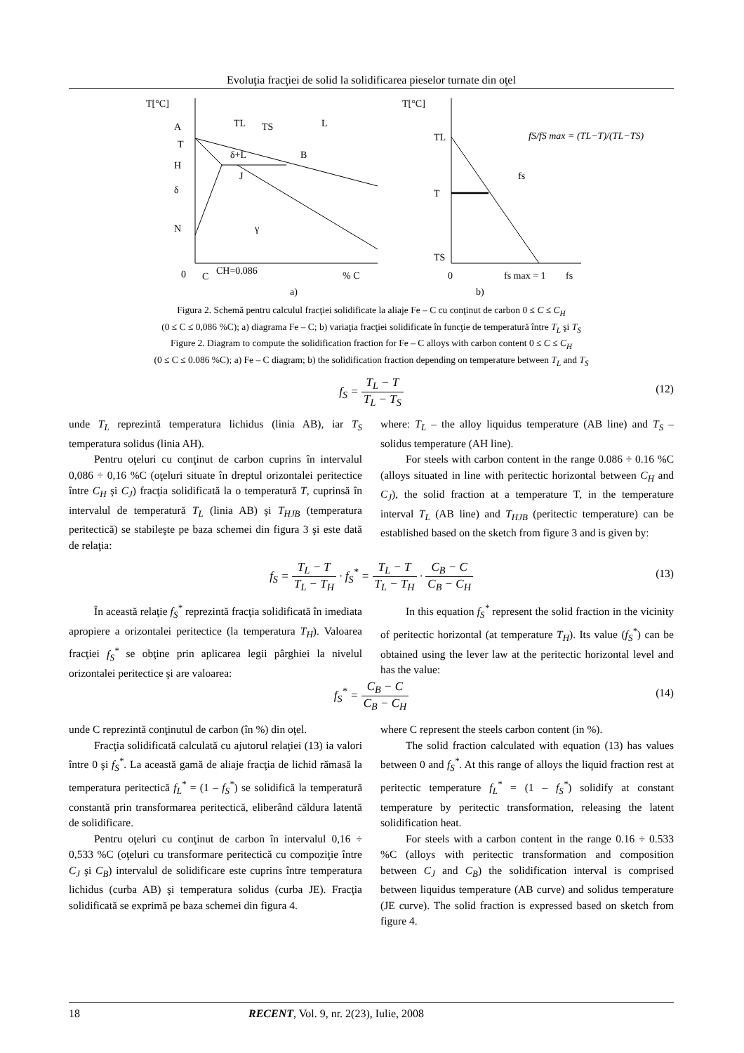Evoluţia fracţiei de solid la solidificarea pieselor turnate din oţel
T[°C]
A
T
H
TL
TS
L
δ+L
B
J
δ
N
γ
0
C
CH=0.086
% C
a)
T[°C]
TL
T
TS
0
fs max = 1
fs
fs
fS/fS max = (TL−T)/(TL−TS)
b)
Figura 2. Schemă pentru calculul fracţiei solidificate la aliaje Fe – C cu conţinut de carbon 0 ≤ C ≤ C<sub>H</sub>
(0 ≤ C ≤ 0,086 %C); a) diagrama Fe – C; b) variaţia fracţiei solidificate în funcţie de temperatură între T<sub>L</sub> şi T<sub>S</sub>
Figure 2. Diagram to compute the solidification fraction for Fe – C alloys with carbon content 0 ≤ C ≤ C<sub>H</sub>
(0 ≤ C ≤ 0.086 %C); a) Fe – C diagram; b) the solidification fraction depending on temperature between T<sub>L</sub> and T<sub>S</sub>
f<sub>S</sub> = T<sub>L</sub> − T T<sub>L</sub> − T<sub>S</sub>
(12)
unde T<sub>L</sub> reprezintă temperatura lichidus (linia AB), iar T<sub>S</sub> temperatura solidus (linia AH).
Pentru oţeluri cu conţinut de carbon cuprins în intervalul 0,086 ÷ 0,16 %C (oţeluri situate în dreptul orizontalei peritectice între C<sub>H</sub> şi C<sub>J</sub>) fracţia solidificată la o temperatură T, cuprinsă în intervalul de temperatură T<sub>L</sub> (linia AB) şi T<sub>HJB</sub> (temperatura peritectică) se stabileşte pe baza schemei din figura 3 şi este dată de relaţia:
where: T<sub>L</sub> – the alloy liquidus temperature (AB line) and T<sub>S</sub> – solidus temperature (AH line).
For steels with carbon content in the range 0.086 ÷ 0.16 %C (alloys situated in line with peritectic horizontal between C<sub>H</sub> and C<sub>J</sub>), the solid fraction at a temperature T, in the temperature interval T<sub>L</sub> (AB line) and T<sub>HJB</sub> (peritectic temperature) can be established based on the sketch from figure 3 and is given by:
f<sub>S</sub> = T<sub>L</sub> − T T<sub>L</sub> − T<sub>H</sub> · f<sub>S</sub><sup>*</sup> = T<sub>L</sub> − T T<sub>L</sub> − T<sub>H</sub> · C<sub>B</sub> − C C<sub>B</sub> − C<sub>H</sub>
(13)
În această relaţie f<sub>S</sub><sup>*</sup> reprezintă fracţia solidificată în imediata apropiere a orizontalei peritectice (la temperatura T<sub>H</sub>). Valoarea fracţiei f<sub>S</sub><sup>*</sup> se obţine prin aplicarea legii pârghiei la nivelul orizontalei peritectice şi are valoarea:
In this equation f<sub>S</sub><sup>*</sup> represent the solid fraction in the vicinity of peritectic horizontal (at temperature T<sub>H</sub>). Its value (f<sub>S</sub><sup>*</sup>) can be obtained using the lever law at the peritectic horizontal level and has the value:
f<sub>S</sub><sup>*</sup> = C<sub>B</sub> − C C<sub>B</sub> − C<sub>H</sub>
(14)
unde C reprezintă conţinutul de carbon (în %) din oţel.
Fracţia solidificată calculată cu ajutorul relaţiei (13) ia valori între 0 şi f<sub>S</sub><sup>*</sup>. La această gamă de aliaje fracţia de lichid rămasă la temperatura peritectică f<sub>L</sub><sup>*</sup> = (1 – f<sub>S</sub><sup>*</sup>) se solidifică la temperatură constantă prin transformarea peritectică, eliberând căldura latentă de solidificare.
Pentru oţeluri cu conţinut de carbon în intervalul 0,16 ÷ 0,533 %C (oţeluri cu transformare peritectică cu compoziţie între C<sub>J</sub> şi C<sub>B</sub>) intervalul de solidificare este cuprins între temperatura lichidus (curba AB) şi temperatura solidus (curba JE). Fracţia solidificată se exprimă pe baza schemei din figura 4.
where C represent the steels carbon content (in %).
The solid fraction calculated with equation (13) has values between 0 and f<sub>S</sub><sup>*</sup>. At this range of alloys the liquid fraction rest at peritectic temperature f<sub>L</sub><sup>*</sup> = (1 – f<sub>S</sub><sup>*</sup>) solidify at constant temperature by peritectic transformation, releasing the latent solidification heat.
For steels with a carbon content in the range 0.16 ÷ 0.533 %C (alloys with peritectic transformation and composition between C<sub>J</sub> and C<sub>B</sub>) the solidification interval is comprised between liquidus temperature (AB curve) and solidus temperature (JE curve). The solid fraction is expressed based on sketch from figure 4.
18 RECENT, Vol. 9, nr. 2(23), Iulie, 2008